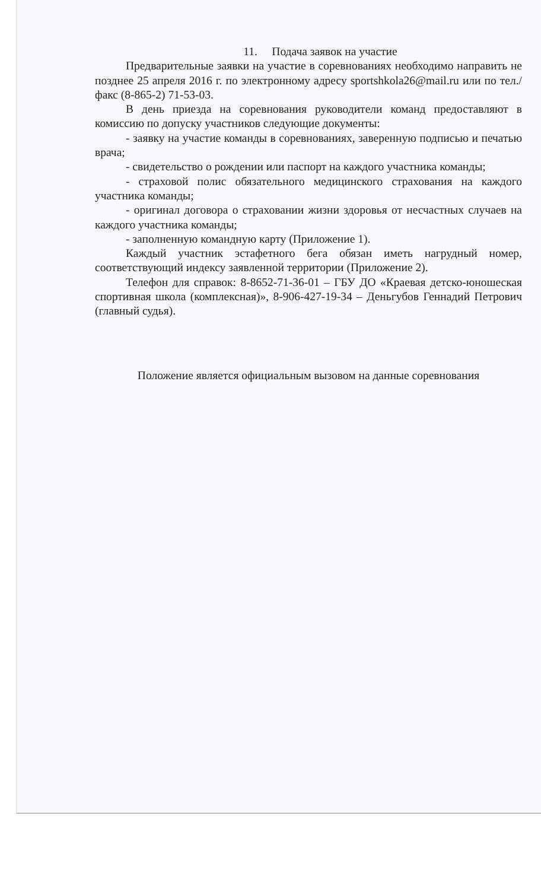11. Подача заявок на участие
Предварительные заявки на участие в соревнованиях необходимо направить не позднее 25 апреля 2016 г. по электронному адресу sportshkola26@mail.ru или по тел./факс (8-865-2) 71-53-03.
В день приезда на соревнования руководители команд предоставляют в комиссию по допуску участников следующие документы:
- заявку на участие команды в соревнованиях, заверенную подписью и печатью врача;
- свидетельство о рождении или паспорт на каждого участника команды;
- страховой полис обязательного медицинского страхования на каждого участника команды;
- оригинал договора о страховании жизни здоровья от несчастных случаев на каждого участника команды;
- заполненную командную карту (Приложение 1).
Каждый участник эстафетного бега обязан иметь нагрудный номер, соответствующий индексу заявленной территории (Приложение 2).
Телефон для справок: 8-8652-71-36-01 – ГБУ ДО «Краевая детско-юношеская спортивная школа (комплексная)», 8-906-427-19-34 – Деньгубов Геннадий Петрович (главный судья).
Положение является официальным вызовом на данные соревнования